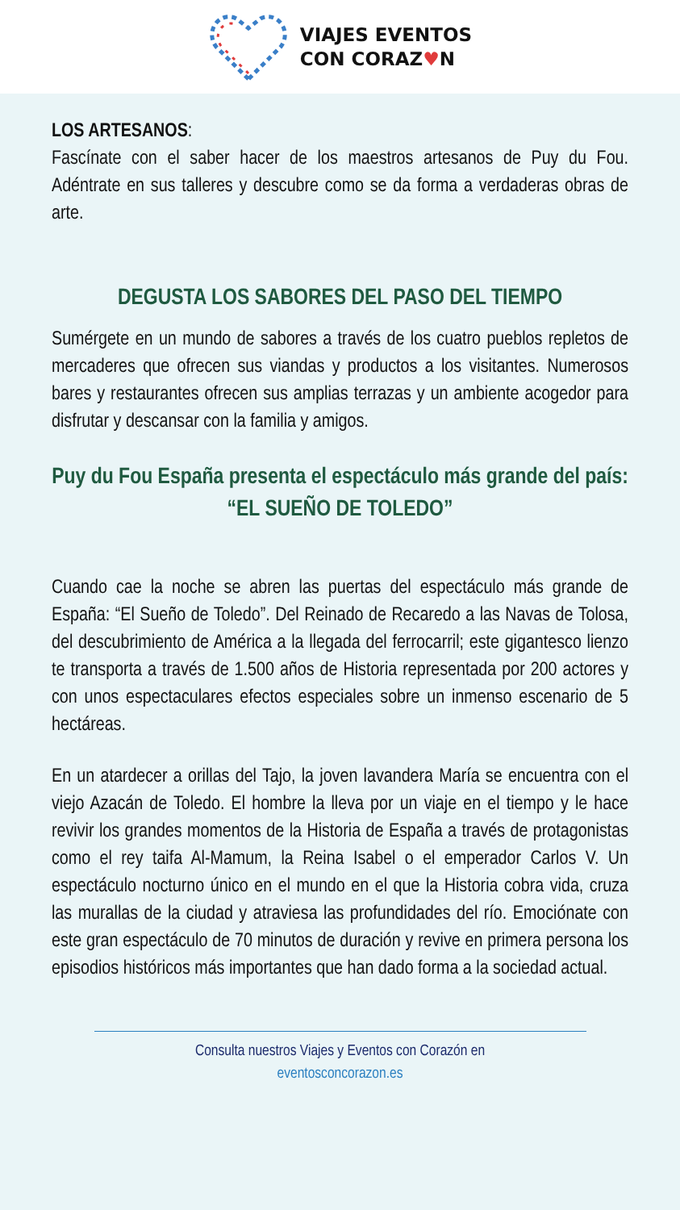VIAJES EVENTOS
CON CORAZ♥N
LOS ARTESANOS:
Fascínate con el saber hacer de los maestros artesanos de Puy du Fou. Adéntrate en sus talleres y descubre como se da forma a verdaderas obras de arte.
DEGUSTA LOS SABORES DEL PASO DEL TIEMPO
Sumérgete en un mundo de sabores a través de los cuatro pueblos repletos de mercaderes que ofrecen sus viandas y productos a los visitantes. Numerosos bares y restaurantes ofrecen sus amplias terrazas y un ambiente acogedor para disfrutar y descansar con la familia y amigos.
Puy du Fou España presenta el espectáculo más grande del país: “EL SUEÑO DE TOLEDO”
Cuando cae la noche se abren las puertas del espectáculo más grande de España: “El Sueño de Toledo”. Del Reinado de Recaredo a las Navas de Tolosa, del descubrimiento de América a la llegada del ferrocarril; este gigantesco lienzo te transporta a través de 1.500 años de Historia representada por 200 actores y con unos espectaculares efectos especiales sobre un inmenso escenario de 5 hectáreas.
En un atardecer a orillas del Tajo, la joven lavandera María se encuentra con el viejo Azacán de Toledo. El hombre la lleva por un viaje en el tiempo y le hace revivir los grandes momentos de la Historia de España a través de protagonistas como el rey taifa Al-Mamum, la Reina Isabel o el emperador Carlos V. Un espectáculo nocturno único en el mundo en el que la Historia cobra vida, cruza las murallas de la ciudad y atraviesa las profundidades del río. Emociónate con este gran espectáculo de 70 minutos de duración y revive en primera persona los episodios históricos más importantes que han dado forma a la sociedad actual.
Consulta nuestros Viajes y Eventos con Corazón en
eventosconcorazon.es